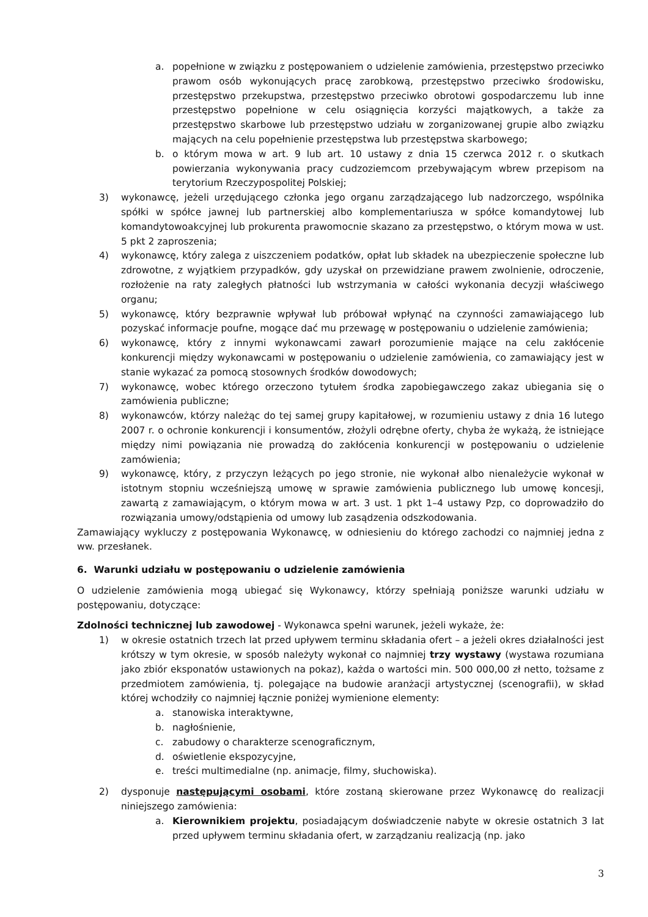a. popełnione w związku z postępowaniem o udzielenie zamówienia, przestępstwo przeciwko prawom osób wykonujących pracę zarobkową, przestępstwo przeciwko środowisku, przestępstwo przekupstwa, przestępstwo przeciwko obrotowi gospodarczemu lub inne przestępstwo popełnione w celu osiągnięcia korzyści majątkowych, a także za przestępstwo skarbowe lub przestępstwo udziału w zorganizowanej grupie albo związku mających na celu popełnienie przestępstwa lub przestępstwa skarbowego;
b. o którym mowa w art. 9 lub art. 10 ustawy z dnia 15 czerwca 2012 r. o skutkach powierzania wykonywania pracy cudzoziemcom przebywającym wbrew przepisom na terytorium Rzeczypospolitej Polskiej;
3) wykonawcę, jeżeli urzędującego członka jego organu zarządzającego lub nadzorczego, wspólnika spółki w spółce jawnej lub partnerskiej albo komplementariusza w spółce komandytowej lub komandytowoakcyjnej lub prokurenta prawomocnie skazano za przestępstwo, o którym mowa w ust. 5 pkt 2 zaproszenia;
4) wykonawcę, który zalega z uiszczeniem podatków, opłat lub składek na ubezpieczenie społeczne lub zdrowotne, z wyjątkiem przypadków, gdy uzyskał on przewidziane prawem zwolnienie, odroczenie, rozłożenie na raty zaległych płatności lub wstrzymania w całości wykonania decyzji właściwego organu;
5) wykonawcę, który bezprawnie wpływał lub próbował wpłynąć na czynności zamawiającego lub pozyskać informacje poufne, mogące dać mu przewagę w postępowaniu o udzielenie zamówienia;
6) wykonawcę, który z innymi wykonawcami zawarł porozumienie mające na celu zakłócenie konkurencji między wykonawcami w postępowaniu o udzielenie zamówienia, co zamawiający jest w stanie wykazać za pomocą stosownych środków dowodowych;
7) wykonawcę, wobec którego orzeczono tytułem środka zapobiegawczego zakaz ubiegania się o zamówienia publiczne;
8) wykonawców, którzy należąc do tej samej grupy kapitałowej, w rozumieniu ustawy z dnia 16 lutego 2007 r. o ochronie konkurencji i konsumentów, złożyli odrębne oferty, chyba że wykażą, że istniejące między nimi powiązania nie prowadzą do zakłócenia konkurencji w postępowaniu o udzielenie zamówienia;
9) wykonawcę, który, z przyczyn leżących po jego stronie, nie wykonał albo nienależycie wykonał w istotnym stopniu wcześniejszą umowę w sprawie zamówienia publicznego lub umowę koncesji, zawartą z zamawiającym, o którym mowa w art. 3 ust. 1 pkt 1–4 ustawy Pzp, co doprowadziło do rozwiązania umowy/odstąpienia od umowy lub zasądzenia odszkodowania.
Zamawiający wykluczy z postępowania Wykonawcę, w odniesieniu do którego zachodzi co najmniej jedna z ww. przesłanek.
6. Warunki udziału w postępowaniu o udzielenie zamówienia
O udzielenie zamówienia mogą ubiegać się Wykonawcy, którzy spełniają poniższe warunki udziału w postępowaniu, dotyczące:
Zdolności technicznej lub zawodowej - Wykonawca spełni warunek, jeżeli wykaże, że:
1) w okresie ostatnich trzech lat przed upływem terminu składania ofert – a jeżeli okres działalności jest krótszy w tym okresie, w sposób należyty wykonał co najmniej trzy wystawy (wystawa rozumiana jako zbiór eksponatów ustawionych na pokaz), każda o wartości min. 500 000,00 zł netto, tożsame z przedmiotem zamówienia, tj. polegające na budowie aranżacji artystycznej (scenografii), w skład której wchodziły co najmniej łącznie poniżej wymienione elementy:
a. stanowiska interaktywne,
b. nagłośnienie,
c. zabudowy o charakterze scenograficznym,
d. oświetlenie ekspozycyjne,
e. treści multimedialne (np. animacje, filmy, słuchowiska).
2) dysponuje następującymi osobami, które zostaną skierowane przez Wykonawcę do realizacji niniejszego zamówienia:
a. Kierownikiem projektu, posiadającym doświadczenie nabyte w okresie ostatnich 3 lat przed upływem terminu składania ofert, w zarządzaniu realizacją (np. jako
3